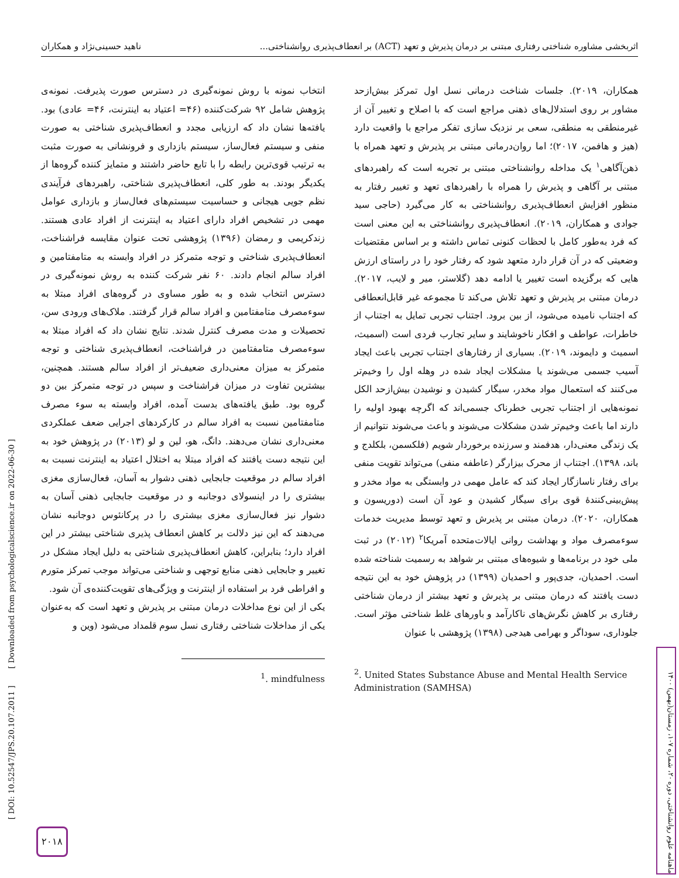اثربخشی مشاوره شناختی رفتاری مبتنی بر درمان پذیرش و تعهد (ACT) بر انعطاف‌پذیری روانشناختی... ناهید حسینی‌نژاد و همکاران
انتخاب نمونه با روش نمونه‌گیری در دسترس صورت پذیرفت. نمونه‌ی پژوهش شامل ۹۲ شرکت‌کننده (۴۶= اعتیاد به اینترنت، ۴۶= عادی) بود. یافته‌ها نشان داد که ارزیابی مجدد و انعطاف‌پذیری شناختی به صورت منفی و سیستم فعال‌ساز، سیستم بازداری و فرونشانی به صورت مثبت به ترتیب قوی‌ترین رابطه را با تابع حاضر داشتند و متمایز کننده گروه‌ها از یکدیگر بودند. به طور کلی، انعطاف‌پذیری شناختی، راهبردهای فرآیندی نظم جویی هیجانی و حساسیت سیستم‌های فعال‌ساز و بازداری عوامل مهمی در تشخیص افراد دارای اعتیاد به اینترنت از افراد عادی هستند. زندکریمی و رمضان (۱۳۹۶) پژوهشی تحت عنوان مقایسه فراشناخت، انعطاف‌پذیری شناختی و توجه متمرکز در افراد وابسته به متامفتامین و افراد سالم انجام دادند. ۶۰ نفر شرکت کننده به روش نمونه‌گیری در دسترس انتخاب شده و به طور مساوی در گروه‌های افراد مبتلا به سوءمصرف متامفتامین و افراد سالم قرار گرفتند. ملاک‌های ورودی سن، تحصیلات و مدت مصرف کنترل شدند. نتایج نشان داد که افراد مبتلا به سوءمصرف متامفتامین در فراشناخت، انعطاف‌پذیری شناختی و توجه متمرکز به میزان معنی‌داری ضعیف‌تر از افراد سالم هستند. همچنین، بیشترین تفاوت در میزان فراشناخت و سپس در توجه متمرکز بین دو گروه بود. طبق یافته‌های بدست آمده، افراد وابسته به سوء مصرف متامفتامین نسبت به افراد سالم در کارکردهای اجرایی ضعف عملکردی معنی‌داری نشان می‌دهند. دانگ، هو، لین و لو (۲۰۱۳) در پژوهش خود به این نتیجه دست یافتند که افراد مبتلا به اختلال اعتیاد به اینترنت نسبت به افراد سالم در موقعیت جابجایی ذهنی دشوار به آسان، فعال‌سازی مغزی بیشتری را در اینسولای دوجانبه و در موقعیت جابجایی ذهنی آسان به دشوار نیز فعال‌سازی مغزی بیشتری را در پرکانئوس دوجانبه نشان می‌دهند که این نیز دلالت بر کاهش انعطاف پذیری شناختی بیشتر در این افراد دارد؛ بنابراین، کاهش انعطاف‌پذیری شناختی به دلیل ایجاد مشکل در تغییر و جابجایی ذهنی منابع توجهی و شناختی می‌تواند موجب تمرکز متورم و افراطی فرد بر استفاده از اینترنت و ویژگی‌های تقویت‌کننده‌ی آن شود.
یکی از این نوع مداخلات درمان مبتنی بر پذیرش و تعهد است که به‌عنوان یکی از مداخلات شناختی رفتاری نسل سوم قلمداد می‌شود (وین و
<sup>1</sup>. mindfulness
همکاران، ۲۰۱۹). جلسات شناخت درمانی نسل اول تمرکز بیش‌ازحد مشاور بر روی استدلال‌های ذهنی مراجع است که با اصلاح و تغییر آن از غیرمنطقی به منطقی، سعی بر نزدیک سازی تفکر مراجع با واقعیت دارد (هیز و هافمن، ۲۰۱۷)؛ اما روان‌درمانی مبتنی بر پذیرش و تعهد همراه با ذهن‌آگاهی<sup>۱</sup> یک مداخله روانشناختی مبتنی بر تجربه است که راهبردهای مبتنی بر آگاهی و پذیرش را همراه با راهبردهای تعهد و تغییر رفتار به منظور افزایش انعطاف‌پذیری روانشناختی به کار می‌گیرد (حاجی سید جوادی و همکاران، ۲۰۱۹). انعطاف‌پذیری روانشناختی به این معنی است که فرد به‌طور کامل با لحظات کنونی تماس داشته و بر اساس مقتضیات وضعیتی که در آن قرار دارد متعهد شود که رفتار خود را در راستای ارزش هایی که برگزیده است تغییر یا ادامه دهد (گلاستر، میر و لایب، ۲۰۱۷). درمان مبتنی بر پذیرش و تعهد تلاش می‌کند تا مجموعه غیر قابل‌انعطافی که اجتناب نامیده می‌شود، از بین برود. اجتناب تجربی تمایل به اجتناب از خاطرات، عواطف و افکار ناخوشایند و سایر تجارب فردی است (اسمیث، اسمیث و دایموند، ۲۰۱۹). بسیاری از رفتارهای اجتناب تجربی باعث ایجاد آسیب جسمی می‌شوند یا مشکلات ایجاد شده در وهله اول را وخیم‌تر می‌کنند که استعمال مواد مخدر، سیگار کشیدن و نوشیدن بیش‌ازحد الکل نمونه‌هایی از اجتناب تجربی خطرناک جسمی‌اند که اگرچه بهبود اولیه را دارند اما باعث وخیم‌تر شدن مشکلات می‌شوند و باعث می‌شوند نتوانیم از یک زندگی معنی‌دار، هدفمند و سرزنده برخوردار شویم (فلکسمن، بلکلدج و باند، ۱۳۹۸). اجتناب از محرک بیزارگر (عاطفه منفی) می‌تواند تقویت منفی برای رفتار ناسازگار ایجاد کند که عامل مهمی در وابستگی به مواد مخدر و پیش‌بینی‌کنندهٔ قوی برای سیگار کشیدن و عود آن است (دوریسون و همکاران، ۲۰۲۰). درمان مبتنی بر پذیرش و تعهد توسط مدیریت خدمات سوءمصرف مواد و بهداشت روانی ایالات‌متحده آمریکا<sup>۲</sup> (۲۰۱۲) در ثبت ملی خود در برنامه‌ها و شیوه‌های مبتنی بر شواهد به رسمیت شناخته شده است. احمدیان، جدی‌پور و احمدیان (۱۳۹۹) در پژوهش خود به این نتیجه دست یافتند که درمان مبتنی بر پذیرش و تعهد بیشتر از درمان شناختی رفتاری بر کاهش نگرش‌های ناکارآمد و باورهای غلط شناختی مؤثر است. جلوداری، سوداگر و بهرامی هیدجی (۱۳۹۸) پژوهشی با عنوان
<sup>2</sup>. United States Substance Abuse and Mental Health Service Administration (SAMHSA)
[ DOI: 10.52547/JPS.20.107.2011 ] [ Downloaded from psychologicalscience.ir on 2022-06-30 ]
ماهنامه علوم روانشناختی، دوره ۲۰، شماره ۱۰۷، زمستان(بهمن) ۱۴۰۰
۲۰۱۸